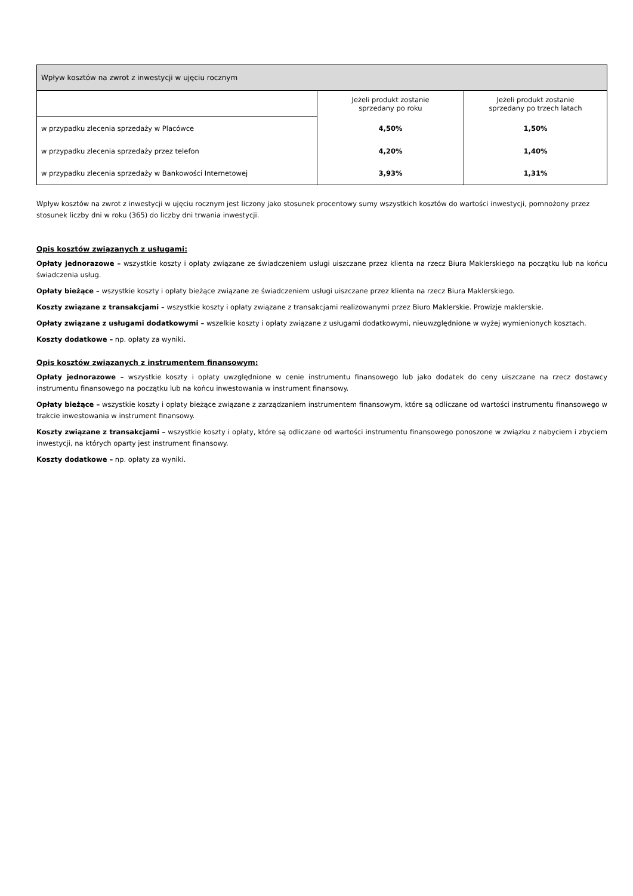| Wpływ kosztów na zwrot z inwestycji w ujęciu rocznym | | |
| --- | --- | --- |
| | Jeżeli produkt zostanie sprzedany po roku | Jeżeli produkt zostanie sprzedany po trzech latach |
| w przypadku zlecenia sprzedaży w Placówce | 4,50% | 1,50% |
| w przypadku zlecenia sprzedaży przez telefon | 4,20% | 1,40% |
| w przypadku zlecenia sprzedaży w Bankowości Internetowej | 3,93% | 1,31% |
Wpływ kosztów na zwrot z inwestycji w ujęciu rocznym jest liczony jako stosunek procentowy sumy wszystkich kosztów do wartości inwestycji, pomnożony przez stosunek liczby dni w roku (365) do liczby dni trwania inwestycji.
Opis kosztów związanych z usługami:
Opłaty jednorazowe – wszystkie koszty i opłaty związane ze świadczeniem usługi uiszczane przez klienta na rzecz Biura Maklerskiego na początku lub na końcu świadczenia usług.
Opłaty bieżące – wszystkie koszty i opłaty bieżące związane ze świadczeniem usługi uiszczane przez klienta na rzecz Biura Maklerskiego.
Koszty związane z transakcjami – wszystkie koszty i opłaty związane z transakcjami realizowanymi przez Biuro Maklerskie. Prowizje maklerskie.
Opłaty związane z usługami dodatkowymi – wszelkie koszty i opłaty związane z usługami dodatkowymi, nieuwzględnione w wyżej wymienionych kosztach.
Koszty dodatkowe – np. opłaty za wyniki.
Opis kosztów związanych z instrumentem finansowym:
Opłaty jednorazowe – wszystkie koszty i opłaty uwzględnione w cenie instrumentu finansowego lub jako dodatek do ceny uiszczane na rzecz dostawcy instrumentu finansowego na początku lub na końcu inwestowania w instrument finansowy.
Opłaty bieżące – wszystkie koszty i opłaty bieżące związane z zarządzaniem instrumentem finansowym, które są odliczane od wartości instrumentu finansowego w trakcie inwestowania w instrument finansowy.
Koszty związane z transakcjami – wszystkie koszty i opłaty, które są odliczane od wartości instrumentu finansowego ponoszone w związku z nabyciem i zbyciem inwestycji, na których oparty jest instrument finansowy.
Koszty dodatkowe – np. opłaty za wyniki.